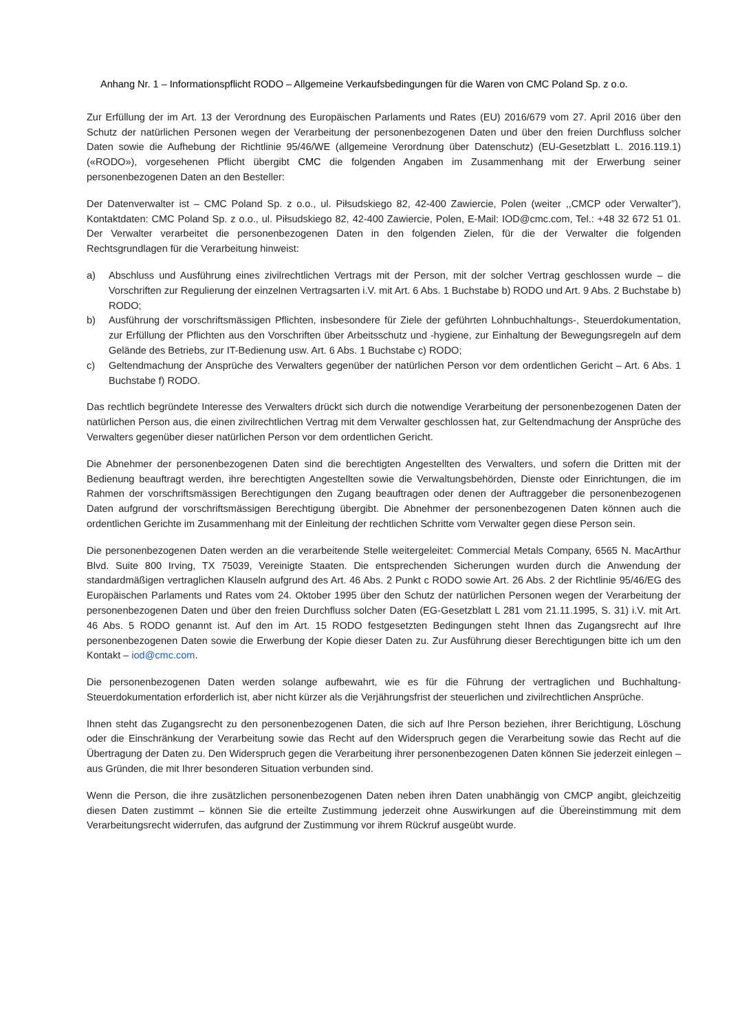Anhang Nr. 1 – Informationspflicht RODO – Allgemeine Verkaufsbedingungen für die Waren von CMC Poland Sp. z o.o.
Zur Erfüllung der im Art. 13 der Verordnung des Europäischen Parlaments und Rates (EU) 2016/679 vom 27. April 2016 über den Schutz der natürlichen Personen wegen der Verarbeitung der personenbezogenen Daten und über den freien Durchfluss solcher Daten sowie die Aufhebung der Richtlinie 95/46/WE (allgemeine Verordnung über Datenschutz) (EU-Gesetzblatt L. 2016.119.1) («RODO»), vorgesehenen Pflicht übergibt CMC die folgenden Angaben im Zusammenhang mit der Erwerbung seiner personenbezogenen Daten an den Besteller:
Der Datenverwalter ist – CMC Poland Sp. z o.o., ul. Piłsudskiego 82, 42-400 Zawiercie, Polen (weiter ,,CMCP oder Verwalter”), Kontaktdaten: CMC Poland Sp. z o.o., ul. Piłsudskiego 82, 42-400 Zawiercie, Polen, E-Mail: IOD@cmc.com, Tel.: +48 32 672 51 01. Der Verwalter verarbeitet die personenbezogenen Daten in den folgenden Zielen, für die der Verwalter die folgenden Rechtsgrundlagen für die Verarbeitung hinweist:
a) Abschluss und Ausführung eines zivilrechtlichen Vertrags mit der Person, mit der solcher Vertrag geschlossen wurde – die Vorschriften zur Regulierung der einzelnen Vertragsarten i.V. mit Art. 6 Abs. 1 Buchstabe b) RODO und Art. 9 Abs. 2 Buchstabe b) RODO;
b) Ausführung der vorschriftsmässigen Pflichten, insbesondere für Ziele der geführten Lohnbuchhaltungs-, Steuerdokumentation, zur Erfüllung der Pflichten aus den Vorschriften über Arbeitsschutz und -hygiene, zur Einhaltung der Bewegungsregeln auf dem Gelände des Betriebs, zur IT-Bedienung usw. Art. 6 Abs. 1 Buchstabe c) RODO;
c) Geltendmachung der Ansprüche des Verwalters gegenüber der natürlichen Person vor dem ordentlichen Gericht – Art. 6 Abs. 1 Buchstabe f) RODO.
Das rechtlich begründete Interesse des Verwalters drückt sich durch die notwendige Verarbeitung der personenbezogenen Daten der natürlichen Person aus, die einen zivilrechtlichen Vertrag mit dem Verwalter geschlossen hat, zur Geltendmachung der Ansprüche des Verwalters gegenüber dieser natürlichen Person vor dem ordentlichen Gericht.
Die Abnehmer der personenbezogenen Daten sind die berechtigten Angestellten des Verwalters, und sofern die Dritten mit der Bedienung beauftragt werden, ihre berechtigten Angestellten sowie die Verwaltungsbehörden, Dienste oder Einrichtungen, die im Rahmen der vorschriftsmässigen Berechtigungen den Zugang beauftragen oder denen der Auftraggeber die personenbezogenen Daten aufgrund der vorschriftsmässigen Berechtigung übergibt. Die Abnehmer der personenbezogenen Daten können auch die ordentlichen Gerichte im Zusammenhang mit der Einleitung der rechtlichen Schritte vom Verwalter gegen diese Person sein.
Die personenbezogenen Daten werden an die verarbeitende Stelle weitergeleitet: Commercial Metals Company, 6565 N. MacArthur Blvd. Suite 800 Irving, TX 75039, Vereinigte Staaten. Die entsprechenden Sicherungen wurden durch die Anwendung der standardmäßigen vertraglichen Klauseln aufgrund des Art. 46 Abs. 2 Punkt c RODO sowie Art. 26 Abs. 2 der Richtlinie 95/46/EG des Europäischen Parlaments und Rates vom 24. Oktober 1995 über den Schutz der natürlichen Personen wegen der Verarbeitung der personenbezogenen Daten und über den freien Durchfluss solcher Daten (EG-Gesetzblatt L 281 vom 21.11.1995, S. 31) i.V. mit Art. 46 Abs. 5 RODO genannt ist. Auf den im Art. 15 RODO festgesetzten Bedingungen steht Ihnen das Zugangsrecht auf Ihre personenbezogenen Daten sowie die Erwerbung der Kopie dieser Daten zu. Zur Ausführung dieser Berechtigungen bitte ich um den Kontakt – iod@cmc.com.
Die personenbezogenen Daten werden solange aufbewahrt, wie es für die Führung der vertraglichen und Buchhaltung-Steuerdokumentation erforderlich ist, aber nicht kürzer als die Verjährungsfrist der steuerlichen und zivilrechtlichen Ansprüche.
Ihnen steht das Zugangsrecht zu den personenbezogenen Daten, die sich auf Ihre Person beziehen, ihrer Berichtigung, Löschung oder die Einschränkung der Verarbeitung sowie das Recht auf den Widerspruch gegen die Verarbeitung sowie das Recht auf die Übertragung der Daten zu. Den Widerspruch gegen die Verarbeitung ihrer personenbezogenen Daten können Sie jederzeit einlegen – aus Gründen, die mit Ihrer besonderen Situation verbunden sind.
Wenn die Person, die ihre zusätzlichen personenbezogenen Daten neben ihren Daten unabhängig von CMCP angibt, gleichzeitig diesen Daten zustimmt – können Sie die erteilte Zustimmung jederzeit ohne Auswirkungen auf die Übereinstimmung mit dem Verarbeitungsrecht widerrufen, das aufgrund der Zustimmung vor ihrem Rückruf ausgeübt wurde.